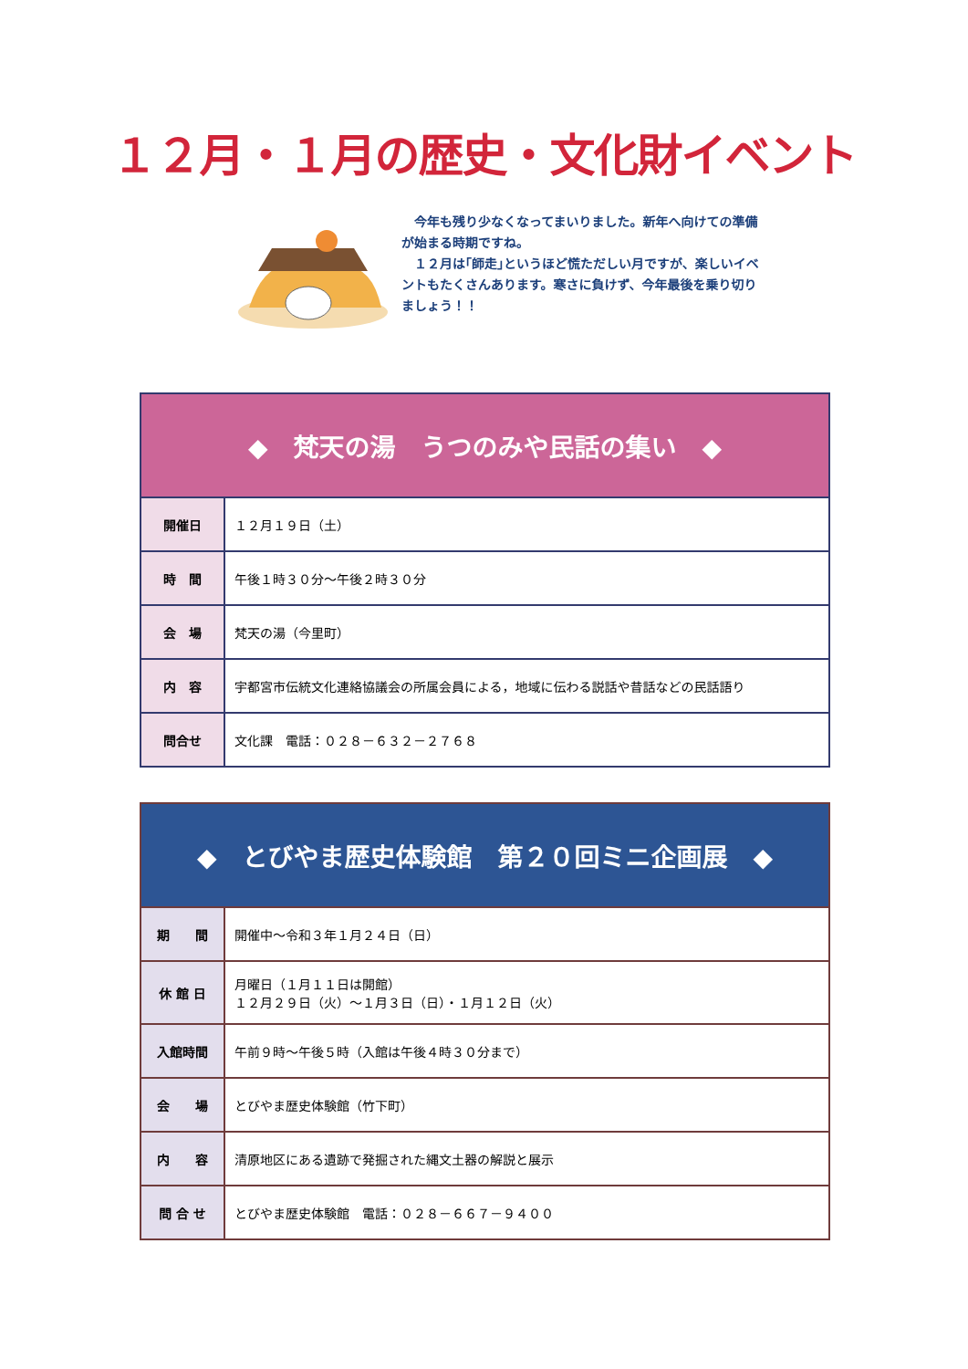１２月・１月の歴史・文化財イベント
　今年も残り少なくなってまいりました。新年へ向けての準備が始まる時期ですね。
　１２月は｢師走｣というほど慌ただしい月ですが、楽しいイベントもたくさんあります。寒さに負けず、今年最後を乗り切りましょう！！
| ◆ 梵天の湯 うつのみや民話の集い ◆ | |
| --- | --- |
| 開催日 | １２月１９日（土） |
| 時 間 | 午後１時３０分～午後２時３０分 |
| 会 場 | 梵天の湯（今里町） |
| 内 容 | 宇都宮市伝統文化連絡協議会の所属会員による，地域に伝わる説話や昔話などの民話語り |
| 問合せ | 文化課 電話：０２８－６３２－２７６８ |
| ◆ とびやま歴史体験館 第２０回ミニ企画展 ◆ | |
| --- | --- |
| 期 間 | 開催中～令和３年１月２４日（日） |
| 休 館 日 | 月曜日（１月１１日は開館） １２月２９日（火）～１月３日（日）・１月１２日（火） |
| 入館時間 | 午前９時～午後５時（入館は午後４時３０分まで） |
| 会 場 | とびやま歴史体験館（竹下町） |
| 内 容 | 清原地区にある遺跡で発掘された縄文土器の解説と展示 |
| 問 合 せ | とびやま歴史体験館 電話：０２８－６６７－９４００ |